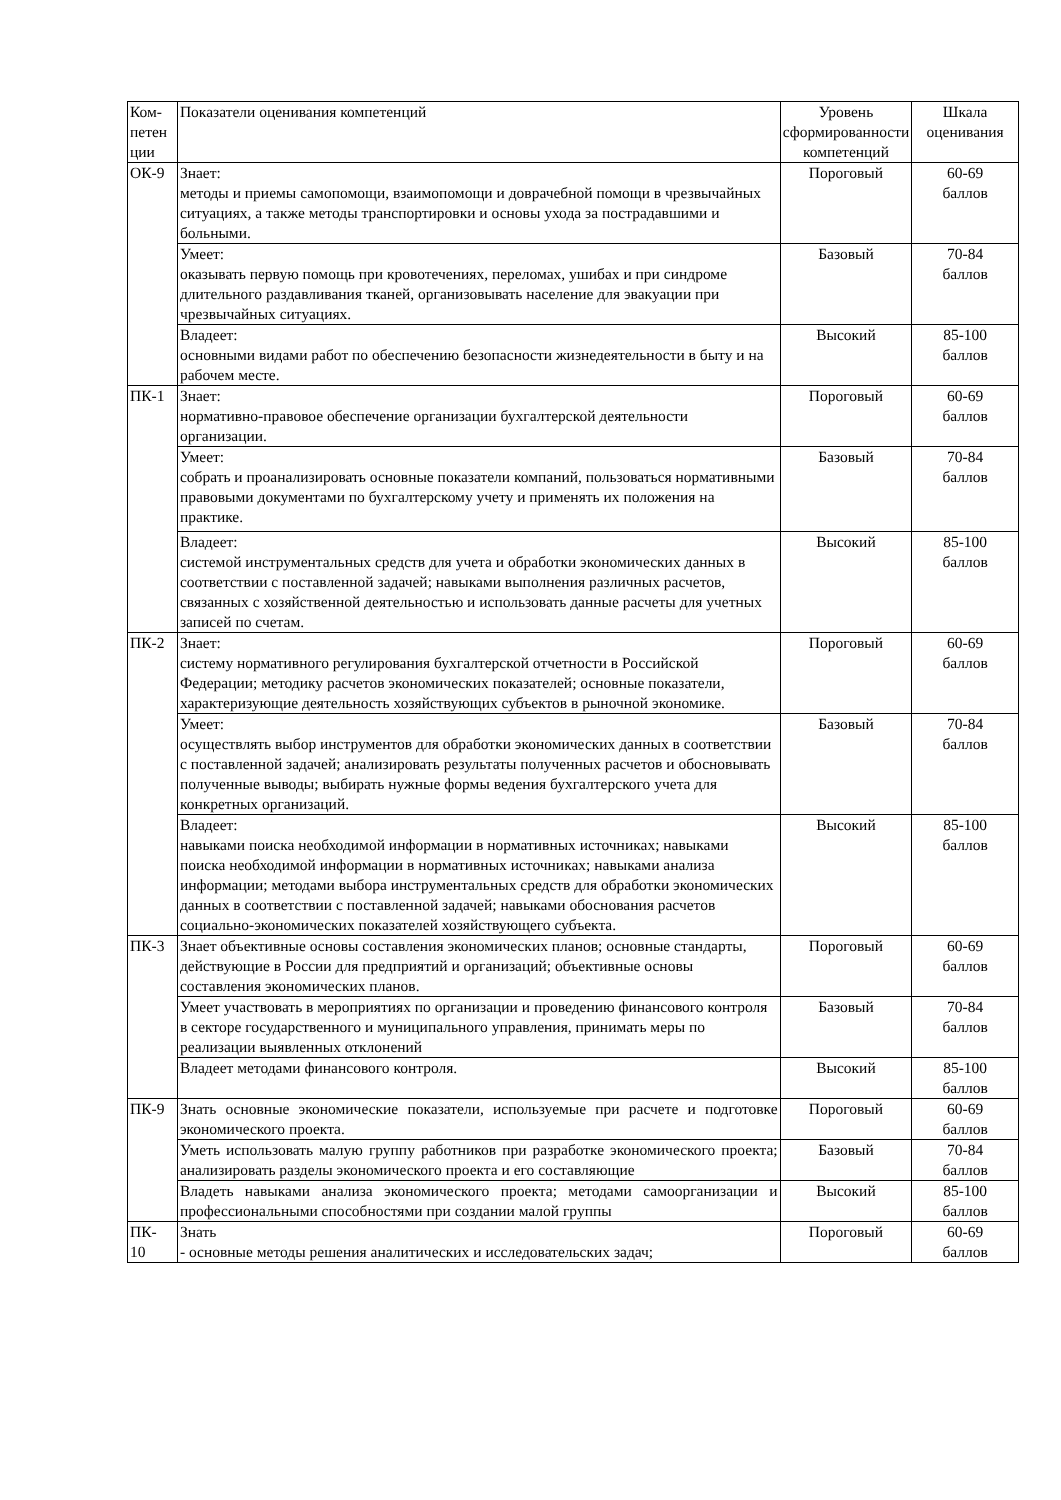| Ком-петен ции | Показатели оценивания компетенций | Уровень сформированности компетенций | Шкала оценивания |
| ОК-9 | Знает: методы и приемы самопомощи, взаимопомощи и доврачебной помощи в чрезвычайных ситуациях, а также методы транспортировки и основы ухода за пострадавшими и больными. | Пороговый | 60-69 баллов |
| | Умеет: оказывать первую помощь при кровотечениях, переломах, ушибах и при синдроме длительного раздавливания тканей, организовывать население для эвакуации при чрезвычайных ситуациях. | Базовый | 70-84 баллов |
| | Владеет: основными видами работ по обеспечению безопасности жизнедеятельности в быту и на рабочем месте. | Высокий | 85-100 баллов |
| ПК-1 | Знает: нормативно-правовое обеспечение организации бухгалтерской деятельности организации. | Пороговый | 60-69 баллов |
| | Умеет: собрать и проанализировать основные показатели компаний, пользоваться нормативными правовыми документами по бухгалтерскому учету и применять их положения на практике. | Базовый | 70-84 баллов |
| | Владеет: системой инструментальных средств для учета и обработки экономических данных в соответствии с поставленной задачей; навыками выполнения различных расчетов, связанных с хозяйственной деятельностью и использовать данные расчеты для учетных записей по счетам. | Высокий | 85-100 баллов |
| ПК-2 | Знает: систему нормативного регулирования бухгалтерской отчетности в Российской Федерации; методику расчетов экономических показателей; основные показатели, характеризующие деятельность хозяйствующих субъектов в рыночной экономике. | Пороговый | 60-69 баллов |
| | Умеет: осуществлять выбор инструментов для обработки экономических данных в соответствии с поставленной задачей; анализировать результаты полученных расчетов и обосновывать полученные выводы; выбирать нужные формы ведения бухгалтерского учета для конкретных организаций. | Базовый | 70-84 баллов |
| | Владеет: навыками поиска необходимой информации в нормативных источниках; навыками поиска необходимой информации в нормативных источниках; навыками анализа информации; методами выбора инструментальных средств для обработки экономических данных в соответствии с поставленной задачей; навыками обоснования расчетов социально-экономических показателей хозяйствующего субъекта. | Высокий | 85-100 баллов |
| ПК-3 | Знает объективные основы составления экономических планов; основные стандарты, действующие в России для предприятий и организаций; объективные основы составления экономических планов. | Пороговый | 60-69 баллов |
| | Умеет участвовать в мероприятиях по организации и проведению финансового контроля в секторе государственного и муниципального управления, принимать меры по реализации выявленных отклонений | Базовый | 70-84 баллов |
| | Владеет методами финансового контроля. | Высокий | 85-100 баллов |
| ПК-9 | Знать основные экономические показатели, используемые при расчете и подготовке экономического проекта. | Пороговый | 60-69 баллов |
| | Уметь использовать малую группу работников при разработке экономического проекта; анализировать разделы экономического проекта и его составляющие | Базовый | 70-84 баллов |
| | Владеть навыками анализа экономического проекта; методами самоорганизации и профессиональными способностями при создании малой группы | Высокий | 85-100 баллов |
| ПК- 10 | Знать - основные методы решения аналитических и исследовательских задач; | Пороговый | 60-69 баллов |